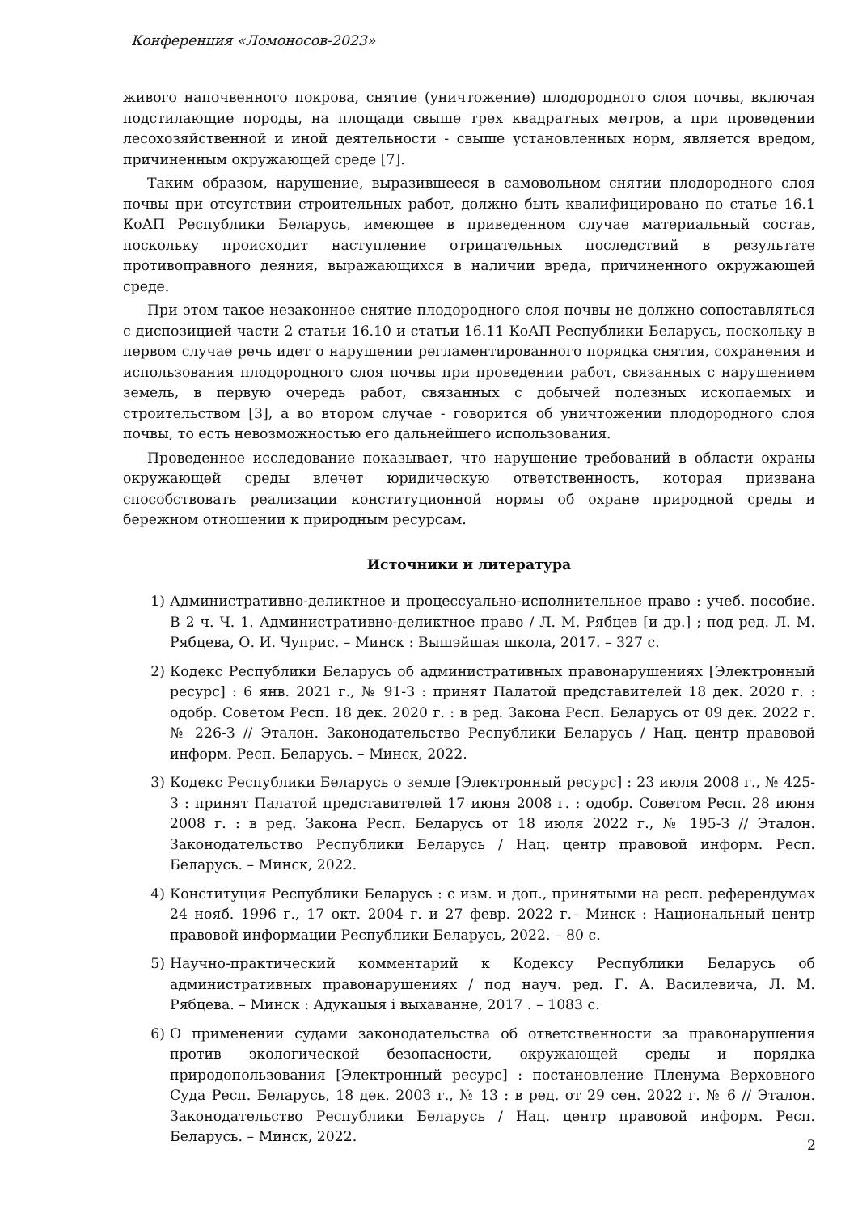Конференция «Ломоносов-2023»
живого напочвенного покрова, снятие (уничтожение) плодородного слоя почвы, включая подстилающие породы, на площади свыше трех квадратных метров, а при проведении лесохозяйственной и иной деятельности - свыше установленных норм, является вредом, причиненным окружающей среде [7].
Таким образом, нарушение, выразившееся в самовольном снятии плодородного слоя почвы при отсутствии строительных работ, должно быть квалифицировано по статье 16.1 КоАП Республики Беларусь, имеющее в приведенном случае материальный состав, поскольку происходит наступление отрицательных последствий в результате противоправного деяния, выражающихся в наличии вреда, причиненного окружающей среде.
При этом такое незаконное снятие плодородного слоя почвы не должно сопоставляться с диспозицией части 2 статьи 16.10 и статьи 16.11 КоАП Республики Беларусь, поскольку в первом случае речь идет о нарушении регламентированного порядка снятия, сохранения и использования плодородного слоя почвы при проведении работ, связанных с нарушением земель, в первую очередь работ, связанных с добычей полезных ископаемых и строительством [3], а во втором случае - говорится об уничтожении плодородного слоя почвы, то есть невозможностью его дальнейшего использования.
Проведенное исследование показывает, что нарушение требований в области охраны окружающей среды влечет юридическую ответственность, которая призвана способствовать реализации конституционной нормы об охране природной среды и бережном отношении к природным ресурсам.
Источники и литература
1) Административно-деликтное и процессуально-исполнительное право : учеб. пособие. В 2 ч. Ч. 1. Административно-деликтное право / Л. М. Рябцев [и др.] ; под ред. Л. М. Рябцева, О. И. Чуприс. – Минск : Вышэйшая школа, 2017. – 327 с.
2) Кодекс Республики Беларусь об административных правонарушениях [Электронный ресурс] : 6 янв. 2021 г., № 91-З : принят Палатой представителей 18 дек. 2020 г. : одобр. Советом Респ. 18 дек. 2020 г. : в ред. Закона Респ. Беларусь от 09 дек. 2022 г. № 226-З // Эталон. Законодательство Республики Беларусь / Нац. центр правовой информ. Респ. Беларусь. – Минск, 2022.
3) Кодекс Республики Беларусь о земле [Электронный ресурс] : 23 июля 2008 г., № 425-З : принят Палатой представителей 17 июня 2008 г. : одобр. Советом Респ. 28 июня 2008 г. : в ред. Закона Респ. Беларусь от 18 июля 2022 г., № 195-З // Эталон. Законодательство Республики Беларусь / Нац. центр правовой информ. Респ. Беларусь. – Минск, 2022.
4) Конституция Республики Беларусь : с изм. и доп., принятыми на респ. референдумах 24 нояб. 1996 г., 17 окт. 2004 г. и 27 февр. 2022 г.– Минск : Национальный центр правовой информации Республики Беларусь, 2022. – 80 с.
5) Научно-практический комментарий к Кодексу Республики Беларусь об административных правонарушениях / под науч. ред. Г. А. Василевича, Л. М. Рябцева. – Минск : Адукацыя і выхаванне, 2017 . – 1083 с.
6) О применении судами законодательства об ответственности за правонарушения против экологической безопасности, окружающей среды и порядка природопользования [Электронный ресурс] : постановление Пленума Верховного Суда Респ. Беларусь, 18 дек. 2003 г., № 13 : в ред. от 29 сен. 2022 г. № 6 // Эталон. Законодательство Республики Беларусь / Нац. центр правовой информ. Респ. Беларусь. – Минск, 2022.
2